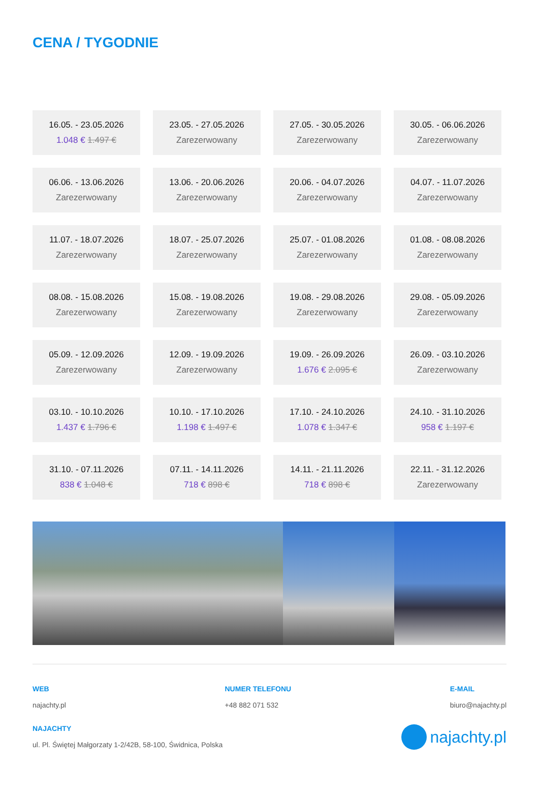CENA / TYGODNIE
| 16.05. - 23.05.2026 1.048 € 1.497 € | 23.05. - 27.05.2026 Zarezerwowany | 27.05. - 30.05.2026 Zarezerwowany | 30.05. - 06.06.2026 Zarezerwowany |
| 06.06. - 13.06.2026 Zarezerwowany | 13.06. - 20.06.2026 Zarezerwowany | 20.06. - 04.07.2026 Zarezerwowany | 04.07. - 11.07.2026 Zarezerwowany |
| 11.07. - 18.07.2026 Zarezerwowany | 18.07. - 25.07.2026 Zarezerwowany | 25.07. - 01.08.2026 Zarezerwowany | 01.08. - 08.08.2026 Zarezerwowany |
| 08.08. - 15.08.2026 Zarezerwowany | 15.08. - 19.08.2026 Zarezerwowany | 19.08. - 29.08.2026 Zarezerwowany | 29.08. - 05.09.2026 Zarezerwowany |
| 05.09. - 12.09.2026 Zarezerwowany | 12.09. - 19.09.2026 Zarezerwowany | 19.09. - 26.09.2026 1.676 € 2.095 € | 26.09. - 03.10.2026 Zarezerwowany |
| 03.10. - 10.10.2026 1.437 € 1.796 € | 10.10. - 17.10.2026 1.198 € 1.497 € | 17.10. - 24.10.2026 1.078 € 1.347 € | 24.10. - 31.10.2026 958 € 1.197 € |
| 31.10. - 07.11.2026 838 € 1.048 € | 07.11. - 14.11.2026 718 € 898 € | 14.11. - 21.11.2026 718 € 898 € | 22.11. - 31.12.2026 Zarezerwowany |
WEB
najachty.pl
NUMER TELEFONU
+48 882 071 532
E-MAIL
biuro@najachty.pl
NAJACHTY
ul. Pl. Świętej Małgorzaty 1-2/42B, 58-100, Świdnica, Polska
najachty.pl